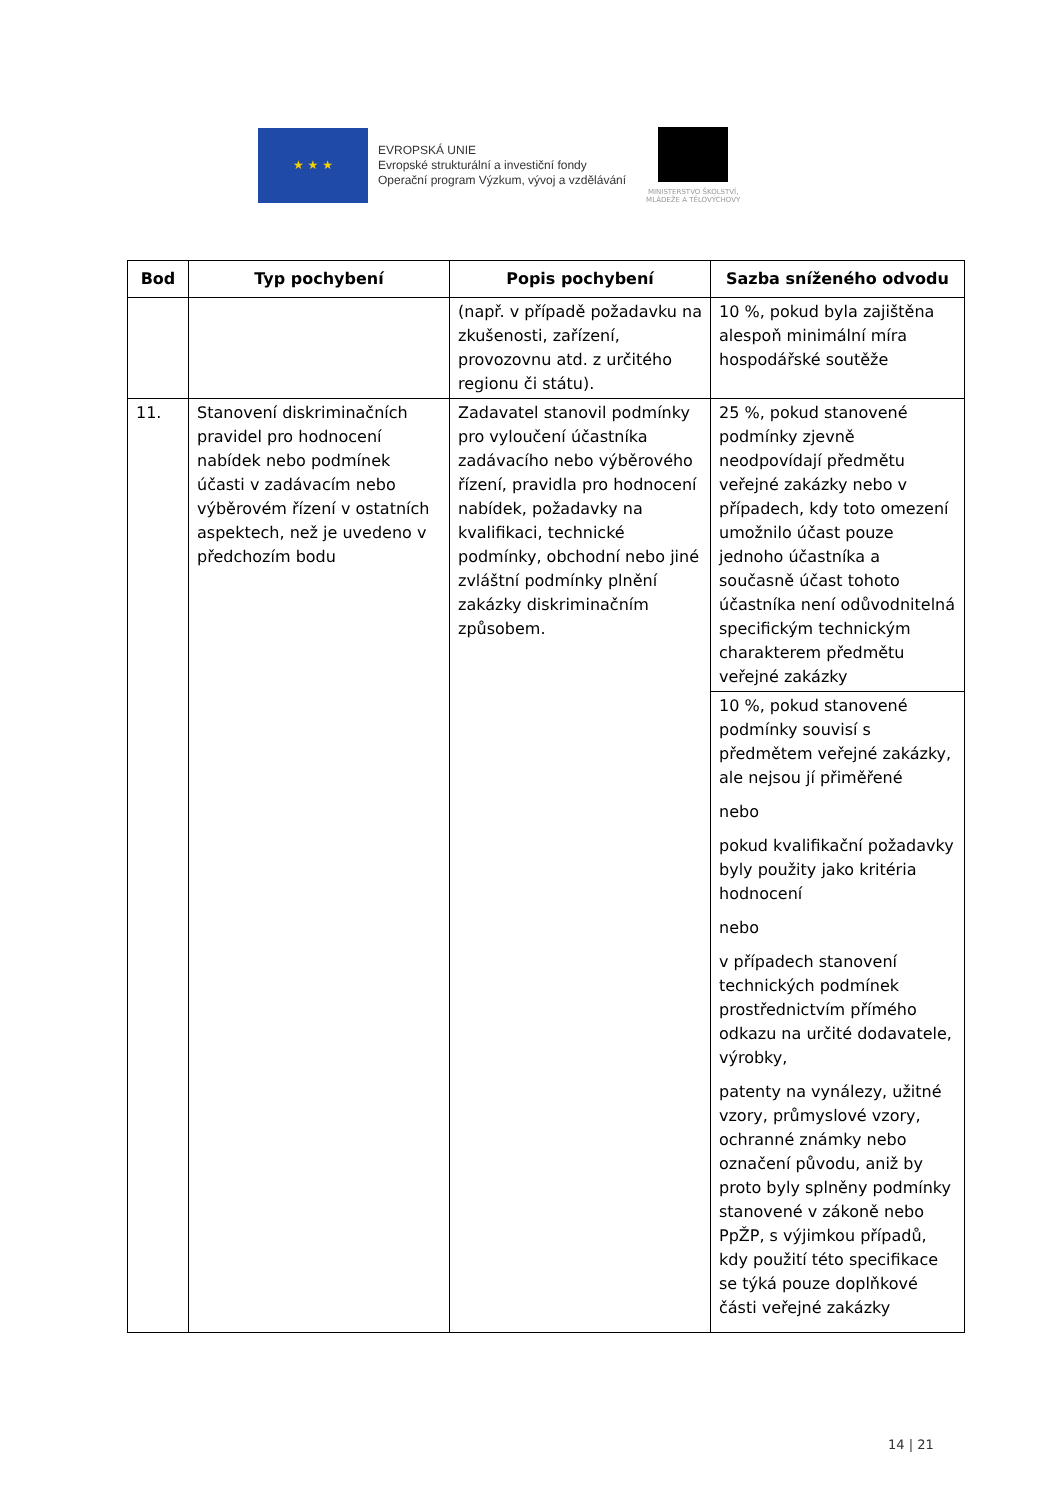★ ★ ★
EVROPSKÁ UNIE
Evropské strukturální a investiční fondy
Operační program Výzkum, vývoj a vzdělávání
MINISTERSTVO ŠKOLSTVÍ,
MLÁDEŽE A TĚLOVÝCHOVY
| Bod | Typ pochybení | Popis pochybení | Sazba sníženého odvodu |
| --- | --- | --- | --- |
| | | (např. v případě požadavku na zkušenosti, zařízení, provozovnu atd. z určitého regionu či státu). | 10 %, pokud byla zajištěna alespoň minimální míra hospodářské soutěže |
| 11. | Stanovení diskriminačních pravidel pro hodnocení nabídek nebo podmínek účasti v zadávacím nebo výběrovém řízení v ostatních aspektech, než je uvedeno v předchozím bodu | Zadavatel stanovil podmínky pro vyloučení účastníka zadávacího nebo výběrového řízení, pravidla pro hodnocení nabídek, požadavky na kvalifikaci, technické podmínky, obchodní nebo jiné zvláštní podmínky plnění zakázky diskriminačním způsobem. | 25 %, pokud stanovené podmínky zjevně neodpovídají předmětu veřejné zakázky nebo v případech, kdy toto omezení umožnilo účast pouze jednoho účastníka a současně účast tohoto účastníka není odůvodnitelná specifickým technickým charakterem předmětu veřejné zakázky |
| | | | 10 %, pokud stanovené podmínky souvisí s předmětem veřejné zakázky, ale nejsou jí přiměřené nebo pokud kvalifikační požadavky byly použity jako kritéria hodnocení nebo v případech stanovení technických podmínek prostřednictvím přímého odkazu na určité dodavatele, výrobky, patenty na vynálezy, užitné vzory, průmyslové vzory, ochranné známky nebo označení původu, aniž by proto byly splněny podmínky stanovené v zákoně nebo PpŽP, s výjimkou případů, kdy použití této specifikace se týká pouze doplňkové části veřejné zakázky |
14 | 21